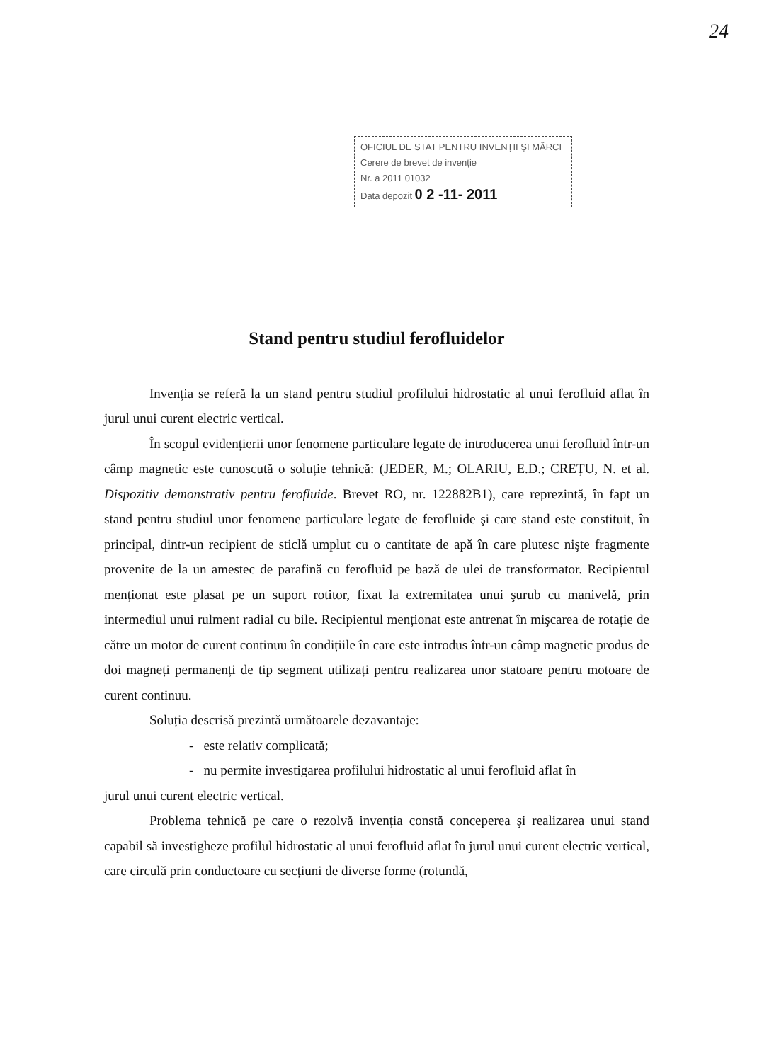24
OFICIUL DE STAT PENTRU INVENȚII ȘI MĂRCI
Cerere de brevet de invenție
Nr. a 2011 01032
Data depozit 0 2 -11- 2011
Stand pentru studiul ferofluidelor
Invenția se referă la un stand pentru studiul profilului hidrostatic al unui ferofluid aflat în jurul unui curent electric vertical.
În scopul evidențierii unor fenomene particulare legate de introducerea unui ferofluid într-un câmp magnetic este cunoscută o soluție tehnică: (JEDER, M.; OLARIU, E.D.; CREȚU, N. et al. Dispozitiv demonstrativ pentru ferofluide. Brevet RO, nr. 122882B1), care reprezintă, în fapt un stand pentru studiul unor fenomene particulare legate de ferofluide şi care stand este constituit, în principal, dintr-un recipient de sticlă umplut cu o cantitate de apă în care plutesc nişte fragmente provenite de la un amestec de parafină cu ferofluid pe bază de ulei de transformator. Recipientul menționat este plasat pe un suport rotitor, fixat la extremitatea unui şurub cu manivelă, prin intermediul unui rulment radial cu bile. Recipientul menționat este antrenat în mişcarea de rotație de către un motor de curent continuu în condițiile în care este introdus într-un câmp magnetic produs de doi magneți permanenți de tip segment utilizați pentru realizarea unor statoare pentru motoare de curent continuu.
Soluția descrisă prezintă următoarele dezavantaje:
- este relativ complicată;
- nu permite investigarea profilului hidrostatic al unui ferofluid aflat în
jurul unui curent electric vertical.
Problema tehnică pe care o rezolvă invenția constă conceperea şi realizarea unui stand capabil să investigheze profilul hidrostatic al unui ferofluid aflat în jurul unui curent electric vertical, care circulă prin conductoare cu secțiuni de diverse forme (rotundă,